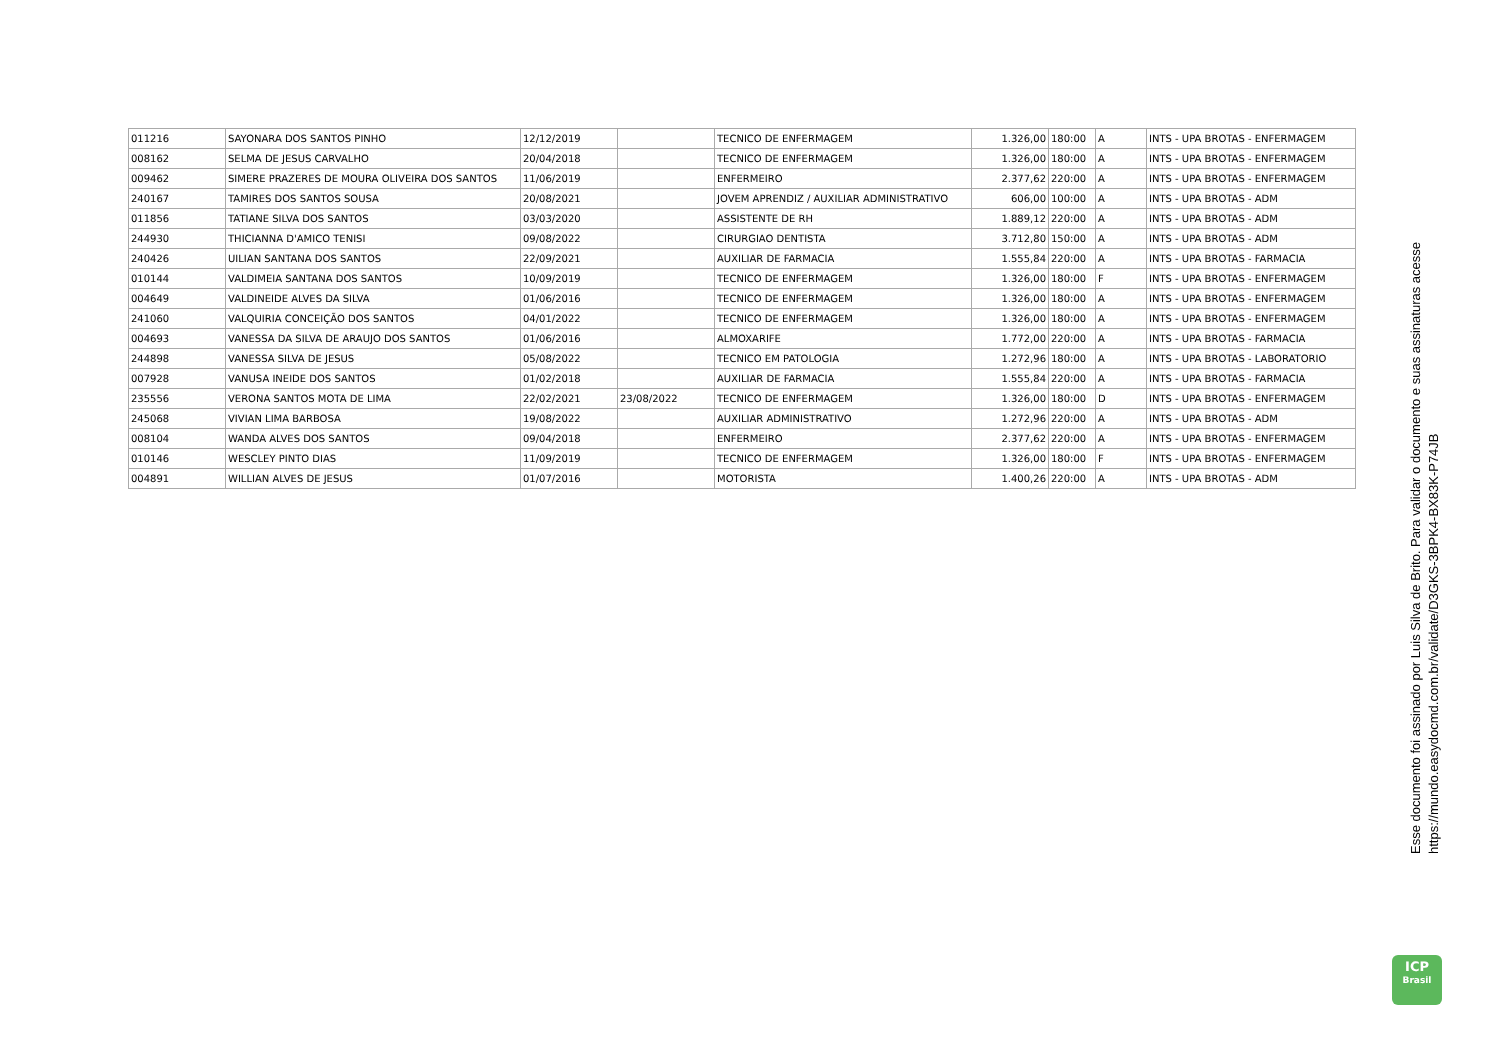| 011216 | SAYONARA DOS SANTOS PINHO | 12/12/2019 | | TECNICO DE ENFERMAGEM | 1.326,00 | 180:00 | A | INTS - UPA BROTAS - ENFERMAGEM |
| 008162 | SELMA DE JESUS CARVALHO | 20/04/2018 | | TECNICO DE ENFERMAGEM | 1.326,00 | 180:00 | A | INTS - UPA BROTAS - ENFERMAGEM |
| 009462 | SIMERE PRAZERES DE MOURA OLIVEIRA DOS SANTOS | 11/06/2019 | | ENFERMEIRO | 2.377,62 | 220:00 | A | INTS - UPA BROTAS - ENFERMAGEM |
| 240167 | TAMIRES DOS SANTOS SOUSA | 20/08/2021 | | JOVEM APRENDIZ / AUXILIAR ADMINISTRATIVO | 606,00 | 100:00 | A | INTS - UPA BROTAS - ADM |
| 011856 | TATIANE SILVA DOS SANTOS | 03/03/2020 | | ASSISTENTE DE RH | 1.889,12 | 220:00 | A | INTS - UPA BROTAS - ADM |
| 244930 | THICIANNA D'AMICO TENISI | 09/08/2022 | | CIRURGIAO DENTISTA | 3.712,80 | 150:00 | A | INTS - UPA BROTAS - ADM |
| 240426 | UILIAN SANTANA DOS SANTOS | 22/09/2021 | | AUXILIAR DE FARMACIA | 1.555,84 | 220:00 | A | INTS - UPA BROTAS - FARMACIA |
| 010144 | VALDIMEIA SANTANA DOS SANTOS | 10/09/2019 | | TECNICO DE ENFERMAGEM | 1.326,00 | 180:00 | F | INTS - UPA BROTAS - ENFERMAGEM |
| 004649 | VALDINEIDE ALVES DA SILVA | 01/06/2016 | | TECNICO DE ENFERMAGEM | 1.326,00 | 180:00 | A | INTS - UPA BROTAS - ENFERMAGEM |
| 241060 | VALQUIRIA CONCEIÇÃO DOS SANTOS | 04/01/2022 | | TECNICO DE ENFERMAGEM | 1.326,00 | 180:00 | A | INTS - UPA BROTAS - ENFERMAGEM |
| 004693 | VANESSA DA SILVA DE ARAUJO DOS SANTOS | 01/06/2016 | | ALMOXARIFE | 1.772,00 | 220:00 | A | INTS - UPA BROTAS - FARMACIA |
| 244898 | VANESSA SILVA DE JESUS | 05/08/2022 | | TECNICO EM PATOLOGIA | 1.272,96 | 180:00 | A | INTS - UPA BROTAS - LABORATORIO |
| 007928 | VANUSA INEIDE DOS SANTOS | 01/02/2018 | | AUXILIAR DE FARMACIA | 1.555,84 | 220:00 | A | INTS - UPA BROTAS - FARMACIA |
| 235556 | VERONA SANTOS MOTA DE LIMA | 22/02/2021 | 23/08/2022 | TECNICO DE ENFERMAGEM | 1.326,00 | 180:00 | D | INTS - UPA BROTAS - ENFERMAGEM |
| 245068 | VIVIAN LIMA BARBOSA | 19/08/2022 | | AUXILIAR ADMINISTRATIVO | 1.272,96 | 220:00 | A | INTS - UPA BROTAS - ADM |
| 008104 | WANDA ALVES DOS SANTOS | 09/04/2018 | | ENFERMEIRO | 2.377,62 | 220:00 | A | INTS - UPA BROTAS - ENFERMAGEM |
| 010146 | WESCLEY PINTO DIAS | 11/09/2019 | | TECNICO DE ENFERMAGEM | 1.326,00 | 180:00 | F | INTS - UPA BROTAS - ENFERMAGEM |
| 004891 | WILLIAN ALVES DE JESUS | 01/07/2016 | | MOTORISTA | 1.400,26 | 220:00 | A | INTS - UPA BROTAS - ADM |
Esse documento foi assinado por Luis Silva de Brito. Para validar o documento e suas assinaturas acesse
https://mundo.easydocmd.com.br/validate/D3GKS-3BPK4-BX83K-P74JB
ICP
Brasil